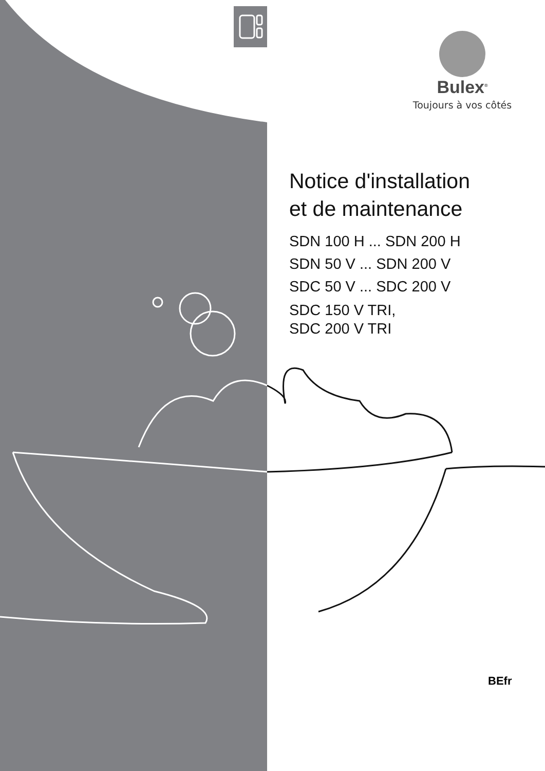Bulex<sup>®</sup>
Toujours à vos côtés
Notice d'installation
et de maintenance
SDN 100 H ... SDN 200 H
SDN 50 V ... SDN 200 V
SDC 50 V ... SDC 200 V
SDC 150 V TRI,
SDC 200 V TRI
BEfr